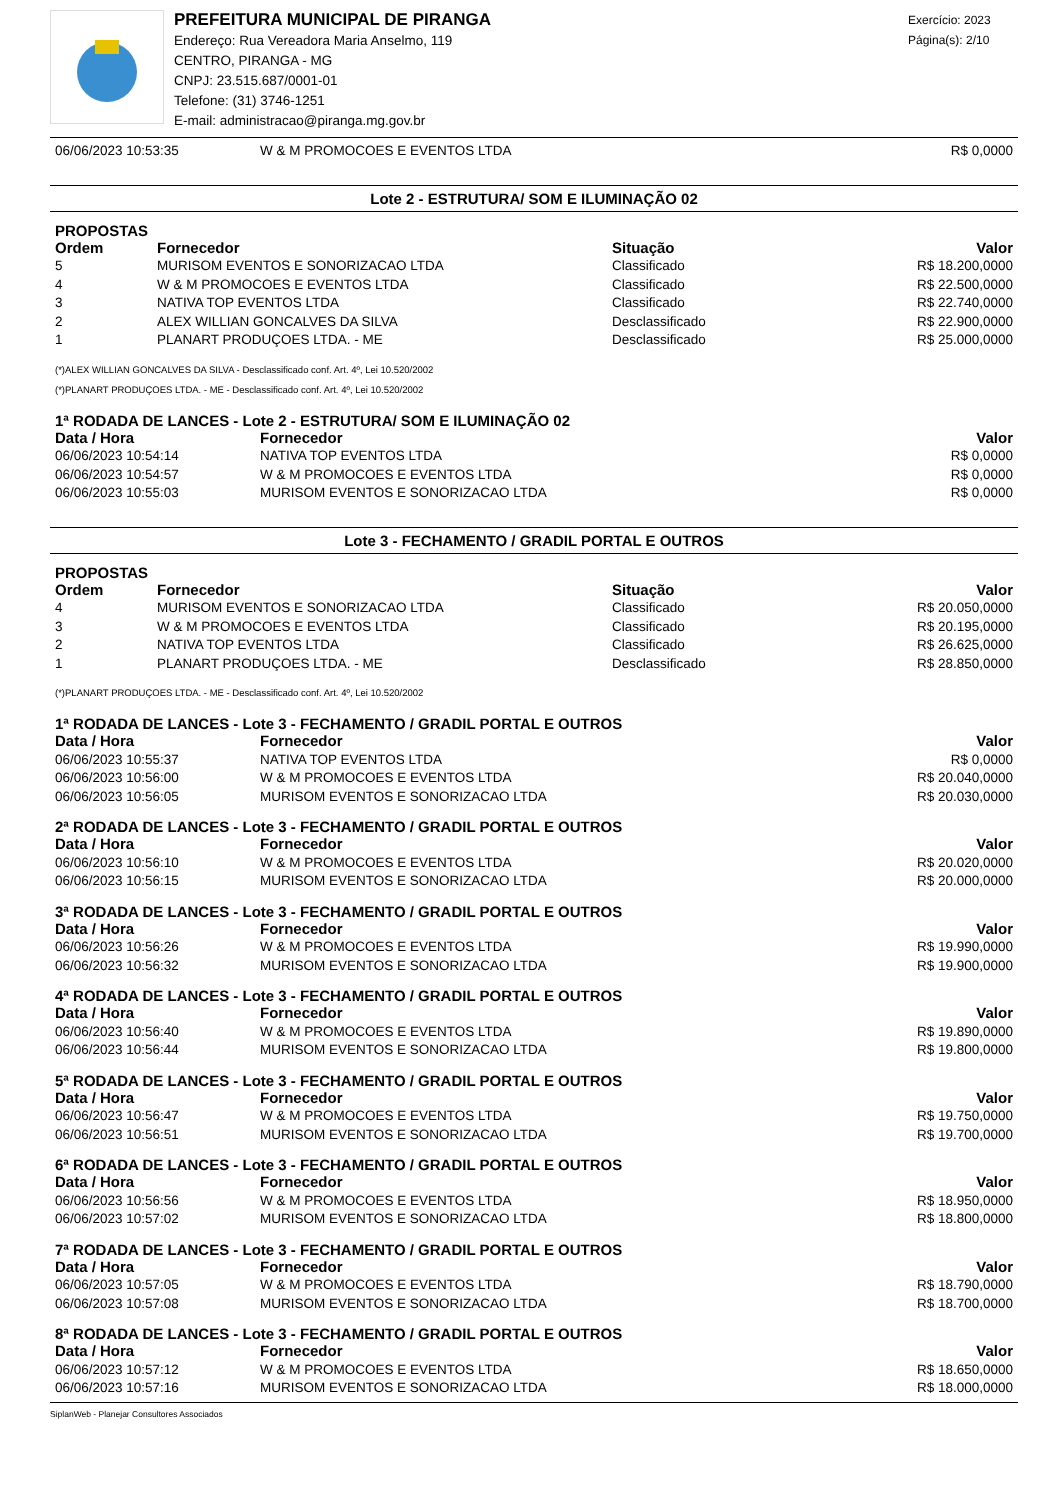PREFEITURA MUNICIPAL DE PIRANGA
Endereço: Rua Vereadora Maria Anselmo, 119
CENTRO, PIRANGA - MG
CNPJ: 23.515.687/0001-01
Telefone: (31) 3746-1251
E-mail: administracao@piranga.mg.gov.br
Exercício: 2023
Página(s): 2/10
| 06/06/2023 10:53:35 | W & M PROMOCOES E EVENTOS LTDA | R$ 0,0000 |
Lote 2 - ESTRUTURA/ SOM E ILUMINAÇÃO 02
PROPOSTAS
| Ordem | Fornecedor | Situação | Valor |
| --- | --- | --- | --- |
| 5 | MURISOM EVENTOS E SONORIZACAO LTDA | Classificado | R$ 18.200,0000 |
| 4 | W & M PROMOCOES E EVENTOS LTDA | Classificado | R$ 22.500,0000 |
| 3 | NATIVA TOP EVENTOS LTDA | Classificado | R$ 22.740,0000 |
| 2 | ALEX WILLIAN GONCALVES DA SILVA | Desclassificado | R$ 22.900,0000 |
| 1 | PLANART PRODUÇOES LTDA. - ME | Desclassificado | R$ 25.000,0000 |
(*)ALEX WILLIAN GONCALVES DA SILVA - Desclassificado conf. Art. 4º, Lei 10.520/2002
(*)PLANART PRODUÇOES LTDA. - ME - Desclassificado conf. Art. 4º, Lei 10.520/2002
1ª RODADA DE LANCES - Lote 2 - ESTRUTURA/ SOM E ILUMINAÇÃO 02
| Data / Hora | Fornecedor | Valor |
| --- | --- | --- |
| 06/06/2023 10:54:14 | NATIVA TOP EVENTOS LTDA | R$ 0,0000 |
| 06/06/2023 10:54:57 | W & M PROMOCOES E EVENTOS LTDA | R$ 0,0000 |
| 06/06/2023 10:55:03 | MURISOM EVENTOS E SONORIZACAO LTDA | R$ 0,0000 |
Lote 3 - FECHAMENTO / GRADIL PORTAL E OUTROS
PROPOSTAS
| Ordem | Fornecedor | Situação | Valor |
| --- | --- | --- | --- |
| 4 | MURISOM EVENTOS E SONORIZACAO LTDA | Classificado | R$ 20.050,0000 |
| 3 | W & M PROMOCOES E EVENTOS LTDA | Classificado | R$ 20.195,0000 |
| 2 | NATIVA TOP EVENTOS LTDA | Classificado | R$ 26.625,0000 |
| 1 | PLANART PRODUÇOES LTDA. - ME | Desclassificado | R$ 28.850,0000 |
(*)PLANART PRODUÇOES LTDA. - ME - Desclassificado conf. Art. 4º, Lei 10.520/2002
1ª RODADA DE LANCES - Lote 3 - FECHAMENTO / GRADIL PORTAL E OUTROS
| Data / Hora | Fornecedor | Valor |
| --- | --- | --- |
| 06/06/2023 10:55:37 | NATIVA TOP EVENTOS LTDA | R$ 0,0000 |
| 06/06/2023 10:56:00 | W & M PROMOCOES E EVENTOS LTDA | R$ 20.040,0000 |
| 06/06/2023 10:56:05 | MURISOM EVENTOS E SONORIZACAO LTDA | R$ 20.030,0000 |
2ª RODADA DE LANCES - Lote 3 - FECHAMENTO / GRADIL PORTAL E OUTROS
| Data / Hora | Fornecedor | Valor |
| --- | --- | --- |
| 06/06/2023 10:56:10 | W & M PROMOCOES E EVENTOS LTDA | R$ 20.020,0000 |
| 06/06/2023 10:56:15 | MURISOM EVENTOS E SONORIZACAO LTDA | R$ 20.000,0000 |
3ª RODADA DE LANCES - Lote 3 - FECHAMENTO / GRADIL PORTAL E OUTROS
| Data / Hora | Fornecedor | Valor |
| --- | --- | --- |
| 06/06/2023 10:56:26 | W & M PROMOCOES E EVENTOS LTDA | R$ 19.990,0000 |
| 06/06/2023 10:56:32 | MURISOM EVENTOS E SONORIZACAO LTDA | R$ 19.900,0000 |
4ª RODADA DE LANCES - Lote 3 - FECHAMENTO / GRADIL PORTAL E OUTROS
| Data / Hora | Fornecedor | Valor |
| --- | --- | --- |
| 06/06/2023 10:56:40 | W & M PROMOCOES E EVENTOS LTDA | R$ 19.890,0000 |
| 06/06/2023 10:56:44 | MURISOM EVENTOS E SONORIZACAO LTDA | R$ 19.800,0000 |
5ª RODADA DE LANCES - Lote 3 - FECHAMENTO / GRADIL PORTAL E OUTROS
| Data / Hora | Fornecedor | Valor |
| --- | --- | --- |
| 06/06/2023 10:56:47 | W & M PROMOCOES E EVENTOS LTDA | R$ 19.750,0000 |
| 06/06/2023 10:56:51 | MURISOM EVENTOS E SONORIZACAO LTDA | R$ 19.700,0000 |
6ª RODADA DE LANCES - Lote 3 - FECHAMENTO / GRADIL PORTAL E OUTROS
| Data / Hora | Fornecedor | Valor |
| --- | --- | --- |
| 06/06/2023 10:56:56 | W & M PROMOCOES E EVENTOS LTDA | R$ 18.950,0000 |
| 06/06/2023 10:57:02 | MURISOM EVENTOS E SONORIZACAO LTDA | R$ 18.800,0000 |
7ª RODADA DE LANCES - Lote 3 - FECHAMENTO / GRADIL PORTAL E OUTROS
| Data / Hora | Fornecedor | Valor |
| --- | --- | --- |
| 06/06/2023 10:57:05 | W & M PROMOCOES E EVENTOS LTDA | R$ 18.790,0000 |
| 06/06/2023 10:57:08 | MURISOM EVENTOS E SONORIZACAO LTDA | R$ 18.700,0000 |
8ª RODADA DE LANCES - Lote 3 - FECHAMENTO / GRADIL PORTAL E OUTROS
| Data / Hora | Fornecedor | Valor |
| --- | --- | --- |
| 06/06/2023 10:57:12 | W & M PROMOCOES E EVENTOS LTDA | R$ 18.650,0000 |
| 06/06/2023 10:57:16 | MURISOM EVENTOS E SONORIZACAO LTDA | R$ 18.000,0000 |
SiplanWeb - Planejar Consultores Associados